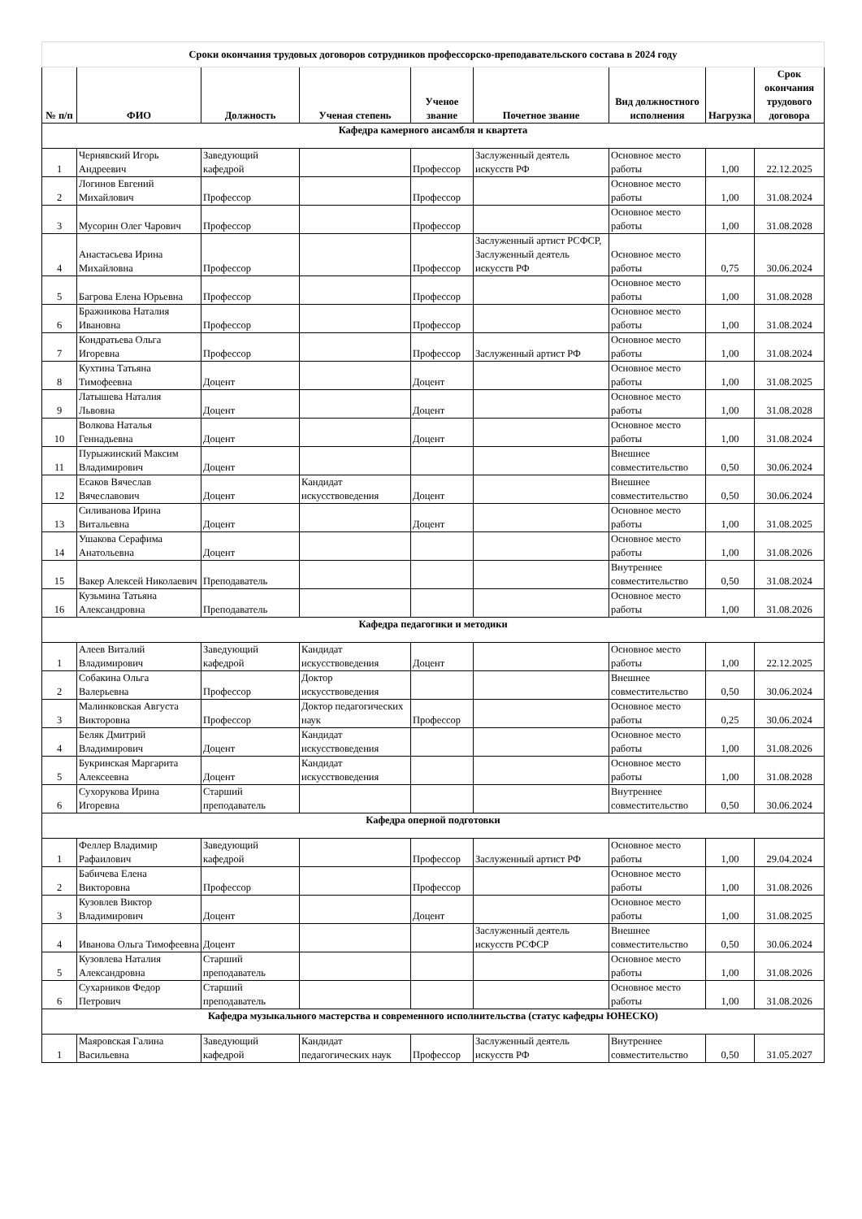| Сроки окончания трудовых договоров сотрудников профессорско-преподавательского состава в 2024 году | | | | | | | | |
| № п/п | ФИО | Должность | Ученая степень | Ученое звание | Почетное звание | Вид должностного исполнения | Нагрузка | Срок окончания трудового договора |
| Кафедра камерного ансамбля и квартета | | | | | | | | |
| 1 | Чернявский Игорь Андреевич | Заведующий кафедрой | | Профессор | Заслуженный деятель искусств РФ | Основное место работы | 1,00 | 22.12.2025 |
| 2 | Логинов Евгений Михайлович | Профессор | | Профессор | | Основное место работы | 1,00 | 31.08.2024 |
| 3 | Мусорин Олег Чарович | Профессор | | Профессор | | Основное место работы | 1,00 | 31.08.2028 |
| 4 | Анастасьева Ирина Михайловна | Профессор | | Профессор | Заслуженный артист РСФСР, Заслуженный деятель искусств РФ | Основное место работы | 0,75 | 30.06.2024 |
| 5 | Багрова Елена Юрьевна | Профессор | | Профессор | | Основное место работы | 1,00 | 31.08.2028 |
| 6 | Бражникова Наталия Ивановна | Профессор | | Профессор | | Основное место работы | 1,00 | 31.08.2024 |
| 7 | Кондратьева Ольга Игоревна | Профессор | | Профессор | Заслуженный артист РФ | Основное место работы | 1,00 | 31.08.2024 |
| 8 | Кухтина Татьяна Тимофеевна | Доцент | | Доцент | | Основное место работы | 1,00 | 31.08.2025 |
| 9 | Латышева Наталия Львовна | Доцент | | Доцент | | Основное место работы | 1,00 | 31.08.2028 |
| 10 | Волкова Наталья Геннадьевна | Доцент | | Доцент | | Основное место работы | 1,00 | 31.08.2024 |
| 11 | Пурыжинский Максим Владимирович | Доцент | | | | Внешнее совместительство | 0,50 | 30.06.2024 |
| 12 | Есаков Вячеслав Вячеславович | Доцент | Кандидат искусствоведения | Доцент | | Внешнее совместительство | 0,50 | 30.06.2024 |
| 13 | Силиванова Ирина Витальевна | Доцент | | Доцент | | Основное место работы | 1,00 | 31.08.2025 |
| 14 | Ушакова Серафима Анатольевна | Доцент | | | | Основное место работы | 1,00 | 31.08.2026 |
| 15 | Вакер Алексей Николаевич | Преподаватель | | | | Внутреннее совместительство | 0,50 | 31.08.2024 |
| 16 | Кузьмина Татьяна Александровна | Преподаватель | | | | Основное место работы | 1,00 | 31.08.2026 |
| Кафедра педагогики и методики | | | | | | | | |
| 1 | Алеев Виталий Владимирович | Заведующий кафедрой | Кандидат искусствоведения | Доцент | | Основное место работы | 1,00 | 22.12.2025 |
| 2 | Собакина Ольга Валерьевна | Профессор | Доктор искусствоведения | | | Внешнее совместительство | 0,50 | 30.06.2024 |
| 3 | Малинковская Августа Викторовна | Профессор | Доктор педагогических наук | Профессор | | Основное место работы | 0,25 | 30.06.2024 |
| 4 | Беляк Дмитрий Владимирович | Доцент | Кандидат искусствоведения | | | Основное место работы | 1,00 | 31.08.2026 |
| 5 | Букринская Маргарита Алексеевна | Доцент | Кандидат искусствоведения | | | Основное место работы | 1,00 | 31.08.2028 |
| 6 | Сухорукова Ирина Игоревна | Старший преподаватель | | | | Внутреннее совместительство | 0,50 | 30.06.2024 |
| Кафедра оперной подготовки | | | | | | | | |
| 1 | Феллер Владимир Рафаилович | Заведующий кафедрой | | Профессор | Заслуженный артист РФ | Основное место работы | 1,00 | 29.04.2024 |
| 2 | Бабичева Елена Викторовна | Профессор | | Профессор | | Основное место работы | 1,00 | 31.08.2026 |
| 3 | Кузовлев Виктор Владимирович | Доцент | | Доцент | | Основное место работы | 1,00 | 31.08.2025 |
| 4 | Иванова Ольга Тимофеевна | Доцент | | | Заслуженный деятель искусств РСФСР | Внешнее совместительство | 0,50 | 30.06.2024 |
| 5 | Кузовлева Наталия Александровна | Старший преподаватель | | | | Основное место работы | 1,00 | 31.08.2026 |
| 6 | Сухарников Федор Петрович | Старший преподаватель | | | | Основное место работы | 1,00 | 31.08.2026 |
| Кафедра музыкального мастерства и современного исполнительства (статус кафедры ЮНЕСКО) | | | | | | | | |
| 1 | Маяровская Галина Васильевна | Заведующий кафедрой | Кандидат педагогических наук | Профессор | Заслуженный деятель искусств РФ | Внутреннее совместительство | 0,50 | 31.05.2027 |